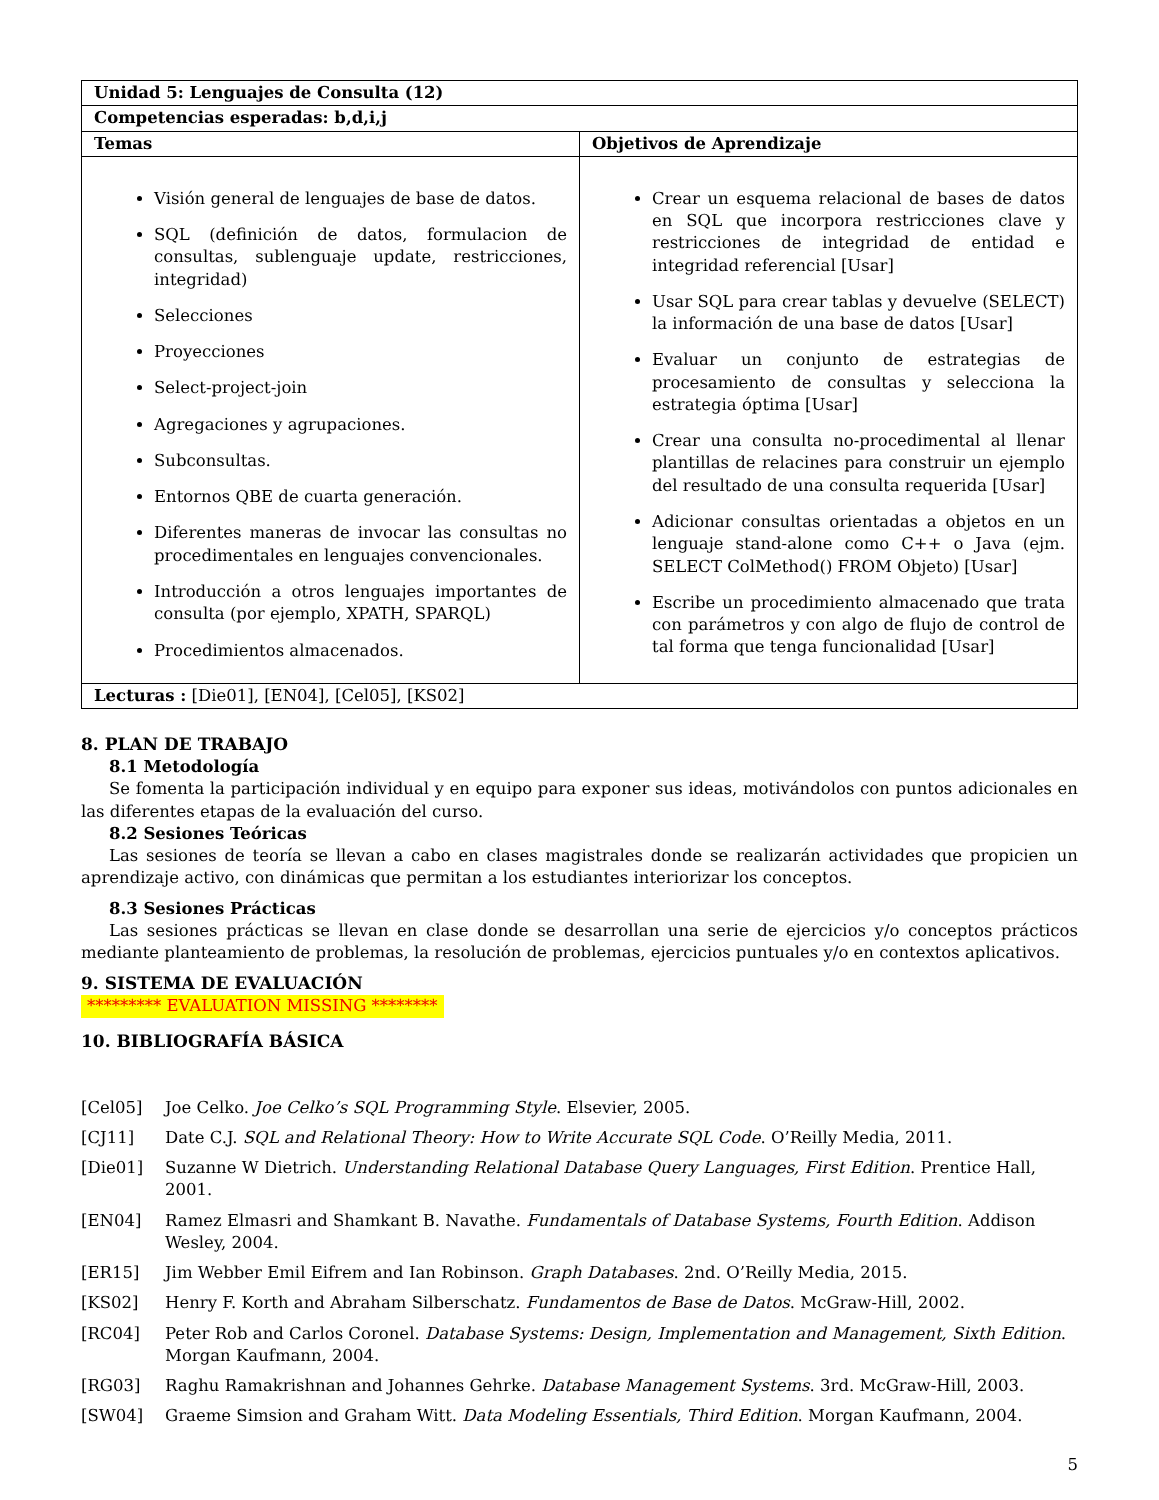| Unidad 5: Lenguajes de Consulta (12) | |
| --- | --- |
| Competencias esperadas: b,d,i,j | |
| Temas | Objetivos de Aprendizaje |
| Visión general de lenguajes de base de datos. SQL (definición de datos, formulacion de consultas, sublenguaje update, restricciones, integridad) Selecciones Proyecciones Select-project-join Agregaciones y agrupaciones. Subconsultas. Entornos QBE de cuarta generación. Diferentes maneras de invocar las consultas no procedimentales en lenguajes convencionales. Introducción a otros lenguajes importantes de consulta (por ejemplo, XPATH, SPARQL) Procedimientos almacenados. | Crear un esquema relacional de bases de datos en SQL que incorpora restricciones clave y restricciones de integridad de entidad e integridad referencial [Usar] Usar SQL para crear tablas y devuelve (SELECT) la información de una base de datos [Usar] Evaluar un conjunto de estrategias de procesamiento de consultas y selecciona la estrategia óptima [Usar] Crear una consulta no-procedimental al llenar plantillas de relacines para construir un ejemplo del resultado de una consulta requerida [Usar] Adicionar consultas orientadas a objetos en un lenguaje stand-alone como C++ o Java (ejm. SELECT ColMethod() FROM Objeto) [Usar] Escribe un procedimiento almacenado que trata con parámetros y con algo de flujo de control de tal forma que tenga funcionalidad [Usar] |
| Lecturas : [Die01], [EN04], [Cel05], [KS02] | |
8. PLAN DE TRABAJO
8.1 Metodología
Se fomenta la participación individual y en equipo para exponer sus ideas, motivándolos con puntos adicionales en las diferentes etapas de la evaluación del curso.
8.2 Sesiones Teóricas
Las sesiones de teoría se llevan a cabo en clases magistrales donde se realizarán actividades que propicien un aprendizaje activo, con dinámicas que permitan a los estudiantes interiorizar los conceptos.
8.3 Sesiones Prácticas
Las sesiones prácticas se llevan en clase donde se desarrollan una serie de ejercicios y/o conceptos prácticos mediante planteamiento de problemas, la resolución de problemas, ejercicios puntuales y/o en contextos aplicativos.
9. SISTEMA DE EVALUACIÓN
********* EVALUATION MISSING ********
10. BIBLIOGRAFÍA BÁSICA
[Cel05] Joe Celko. Joe Celko’s SQL Programming Style. Elsevier, 2005.
[CJ11] Date C.J. SQL and Relational Theory: How to Write Accurate SQL Code. O’Reilly Media, 2011.
[Die01] Suzanne W Dietrich. Understanding Relational Database Query Languages, First Edition. Prentice Hall, 2001.
[EN04] Ramez Elmasri and Shamkant B. Navathe. Fundamentals of Database Systems, Fourth Edition. Addison Wesley, 2004.
[ER15] Jim Webber Emil Eifrem and Ian Robinson. Graph Databases. 2nd. O’Reilly Media, 2015.
[KS02] Henry F. Korth and Abraham Silberschatz. Fundamentos de Base de Datos. McGraw-Hill, 2002.
[RC04] Peter Rob and Carlos Coronel. Database Systems: Design, Implementation and Management, Sixth Edition. Morgan Kaufmann, 2004.
[RG03] Raghu Ramakrishnan and Johannes Gehrke. Database Management Systems. 3rd. McGraw-Hill, 2003.
[SW04] Graeme Simsion and Graham Witt. Data Modeling Essentials, Third Edition. Morgan Kaufmann, 2004.
5